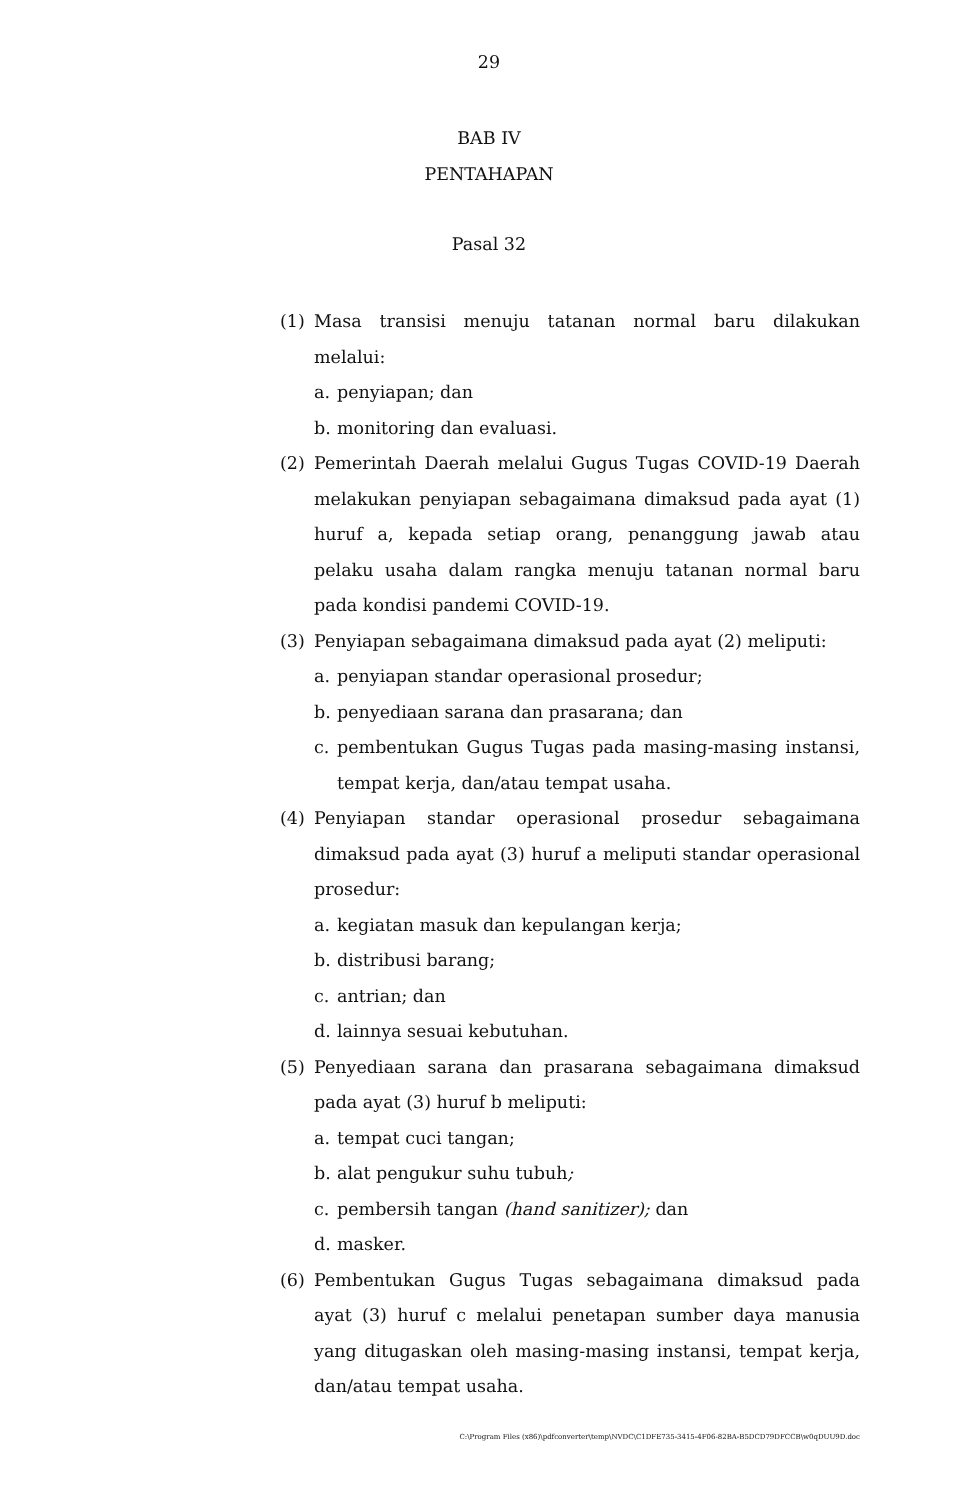29
BAB IV
PENTAHAPAN
Pasal 32
(1) Masa transisi menuju tatanan normal baru dilakukan melalui:
a. penyiapan; dan
b. monitoring dan evaluasi.
(2) Pemerintah Daerah melalui Gugus Tugas COVID-19 Daerah melakukan penyiapan sebagaimana dimaksud pada ayat (1) huruf a, kepada setiap orang, penanggung jawab atau pelaku usaha dalam rangka menuju tatanan normal baru pada kondisi pandemi COVID-19.
(3) Penyiapan sebagaimana dimaksud pada ayat (2) meliputi:
a. penyiapan standar operasional prosedur;
b. penyediaan sarana dan prasarana; dan
c. pembentukan Gugus Tugas pada masing-masing instansi, tempat kerja, dan/atau tempat usaha.
(4) Penyiapan standar operasional prosedur sebagaimana dimaksud pada ayat (3) huruf a meliputi standar operasional prosedur:
a. kegiatan masuk dan kepulangan kerja;
b. distribusi barang;
c. antrian; dan
d. lainnya sesuai kebutuhan.
(5) Penyediaan sarana dan prasarana sebagaimana dimaksud pada ayat (3) huruf b meliputi:
a. tempat cuci tangan;
b. alat pengukur suhu tubuh;
c. pembersih tangan (hand sanitizer); dan
d. masker.
(6) Pembentukan Gugus Tugas sebagaimana dimaksud pada ayat (3) huruf c melalui penetapan sumber daya manusia yang ditugaskan oleh masing-masing instansi, tempat kerja, dan/atau tempat usaha.
C:\Program Files (x86)\pdfconverter\temp\NVDC\C1DFE735-3415-4F06-82BA-B5DCD79DFCCB\w0qDUU9D.doc